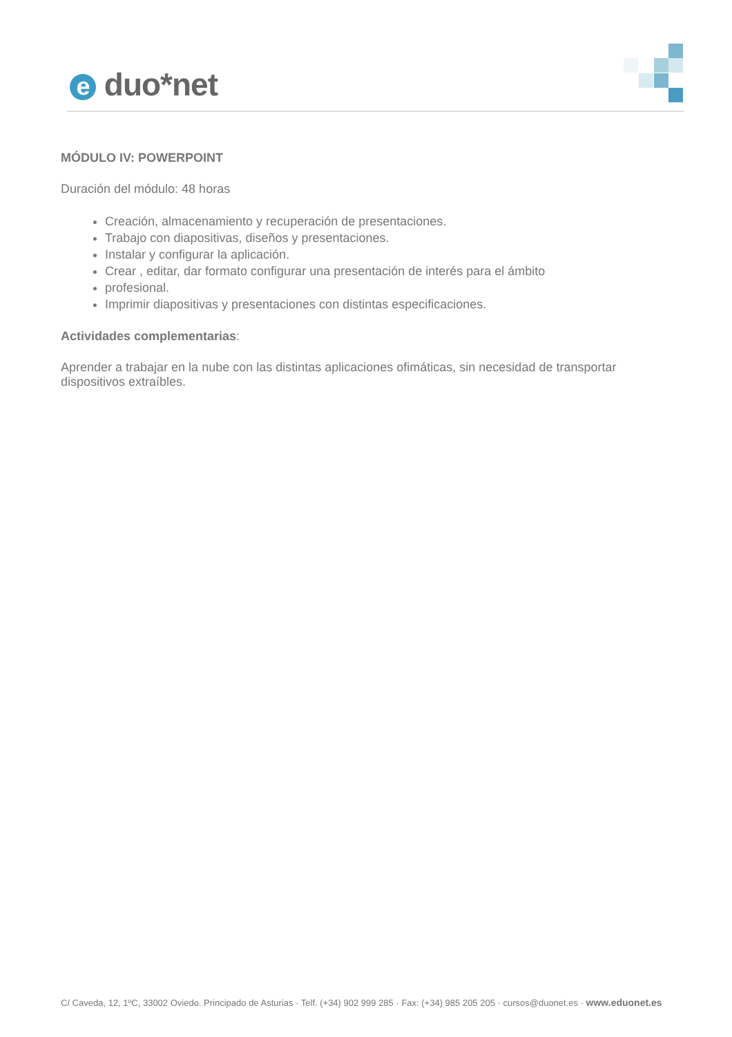e duo*net
MÓDULO IV: POWERPOINT
Duración del módulo: 48 horas
Creación, almacenamiento y recuperación de presentaciones.
Trabajo con diapositivas, diseños y presentaciones.
Instalar y configurar la aplicación.
Crear , editar, dar formato configurar una presentación de interés para el ámbito
profesional.
Imprimir diapositivas y presentaciones con distintas especificaciones.
Actividades complementarias:
Aprender a trabajar en la nube con las distintas aplicaciones ofimáticas, sin necesidad de transportar dispositivos extraíbles.
C/ Caveda, 12, 1ºC, 33002 Oviedo. Principado de Asturias · Telf. (+34) 902 999 285 · Fax: (+34) 985 205 205 · cursos@duonet.es · www.eduonet.es